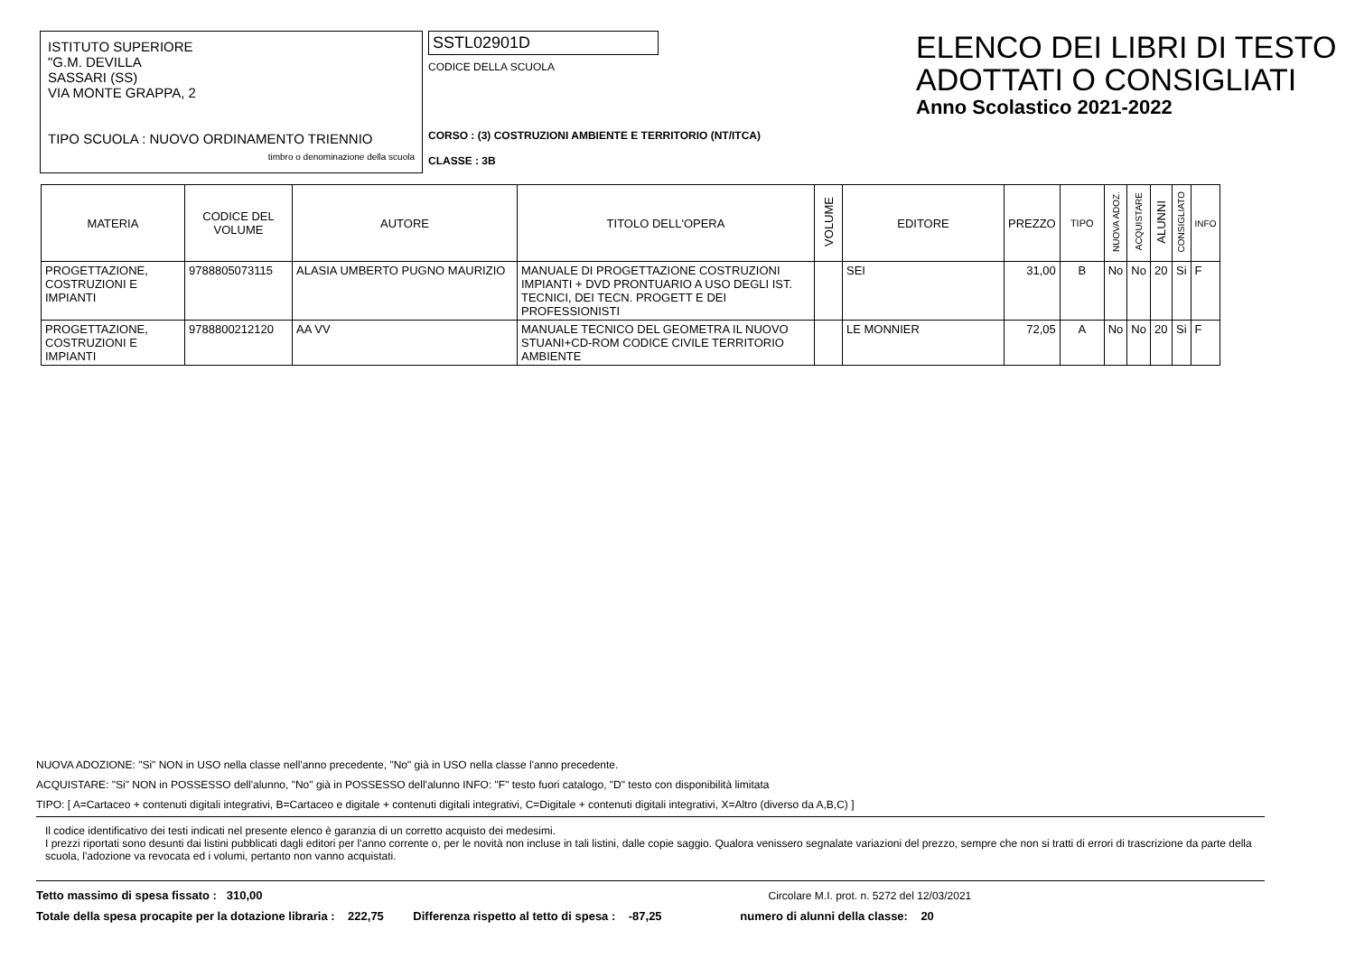ISTITUTO SUPERIORE
"G.M. DEVILLA
SASSARI (SS)
VIA MONTE GRAPPA, 2
TIPO SCUOLA : NUOVO ORDINAMENTO TRIENNIO
timbro o denominazione della scuola
SSTL02901D
CODICE DELLA SCUOLA
CORSO : (3) COSTRUZIONI AMBIENTE E TERRITORIO (NT/ITCA)
CLASSE : 3B
ELENCO DEI LIBRI DI TESTO
ADOTTATI O CONSIGLIATI
Anno Scolastico 2021-2022
| MATERIA | CODICE DEL VOLUME | AUTORE | TITOLO DELL'OPERA | VOLUME | EDITORE | PREZZO | TIPO | NUOVA ADOZ. | ACQUISTARE | ALUNNI | CONSIGLIATO | INFO |
| --- | --- | --- | --- | --- | --- | --- | --- | --- | --- | --- | --- | --- |
| PROGETTAZIONE, COSTRUZIONI E IMPIANTI | 9788805073115 | ALASIA UMBERTO PUGNO MAURIZIO | MANUALE DI PROGETTAZIONE COSTRUZIONI IMPIANTI + DVD PRONTUARIO A USO DEGLI IST. TECNICI, DEI TECN. PROGETT E DEI PROFESSIONISTI | | SEI | 31,00 | B | No | No | 20 | Si | F |
| PROGETTAZIONE, COSTRUZIONI E IMPIANTI | 9788800212120 | AA VV | MANUALE TECNICO DEL GEOMETRA IL NUOVO STUANI+CD-ROM CODICE CIVILE TERRITORIO AMBIENTE | | LE MONNIER | 72,05 | A | No | No | 20 | Si | F |
NUOVA ADOZIONE: "Si" NON in USO nella classe nell'anno precedente, "No" già in USO nella classe l'anno precedente.
ACQUISTARE: "Si" NON in POSSESSO dell'alunno, "No" già in POSSESSO dell'alunno INFO: "F" testo fuori catalogo, "D" testo con disponibilità limitata
TIPO: [ A=Cartaceo + contenuti digitali integrativi, B=Cartaceo e digitale + contenuti digitali integrativi, C=Digitale + contenuti digitali integrativi, X=Altro (diverso da A,B,C) ]
Il codice identificativo dei testi indicati nel presente elenco è garanzia di un corretto acquisto dei medesimi.
I prezzi riportati sono desunti dai listini pubblicati dagli editori per l'anno corrente o, per le novità non incluse in tali listini, dalle copie saggio. Qualora venissero segnalate variazioni del prezzo, sempre che non si tratti di errori di trascrizione da parte della scuola, l'adozione va revocata ed i volumi, pertanto non vanno acquistati.
Tetto massimo di spesa fissato : 310,00 Circolare M.I. prot. n. 5272 del 12/03/2021
Totale della spesa procapite per la dotazione libraria : 222,75 Differenza rispetto al tetto di spesa : -87,25 numero di alunni della classe: 20